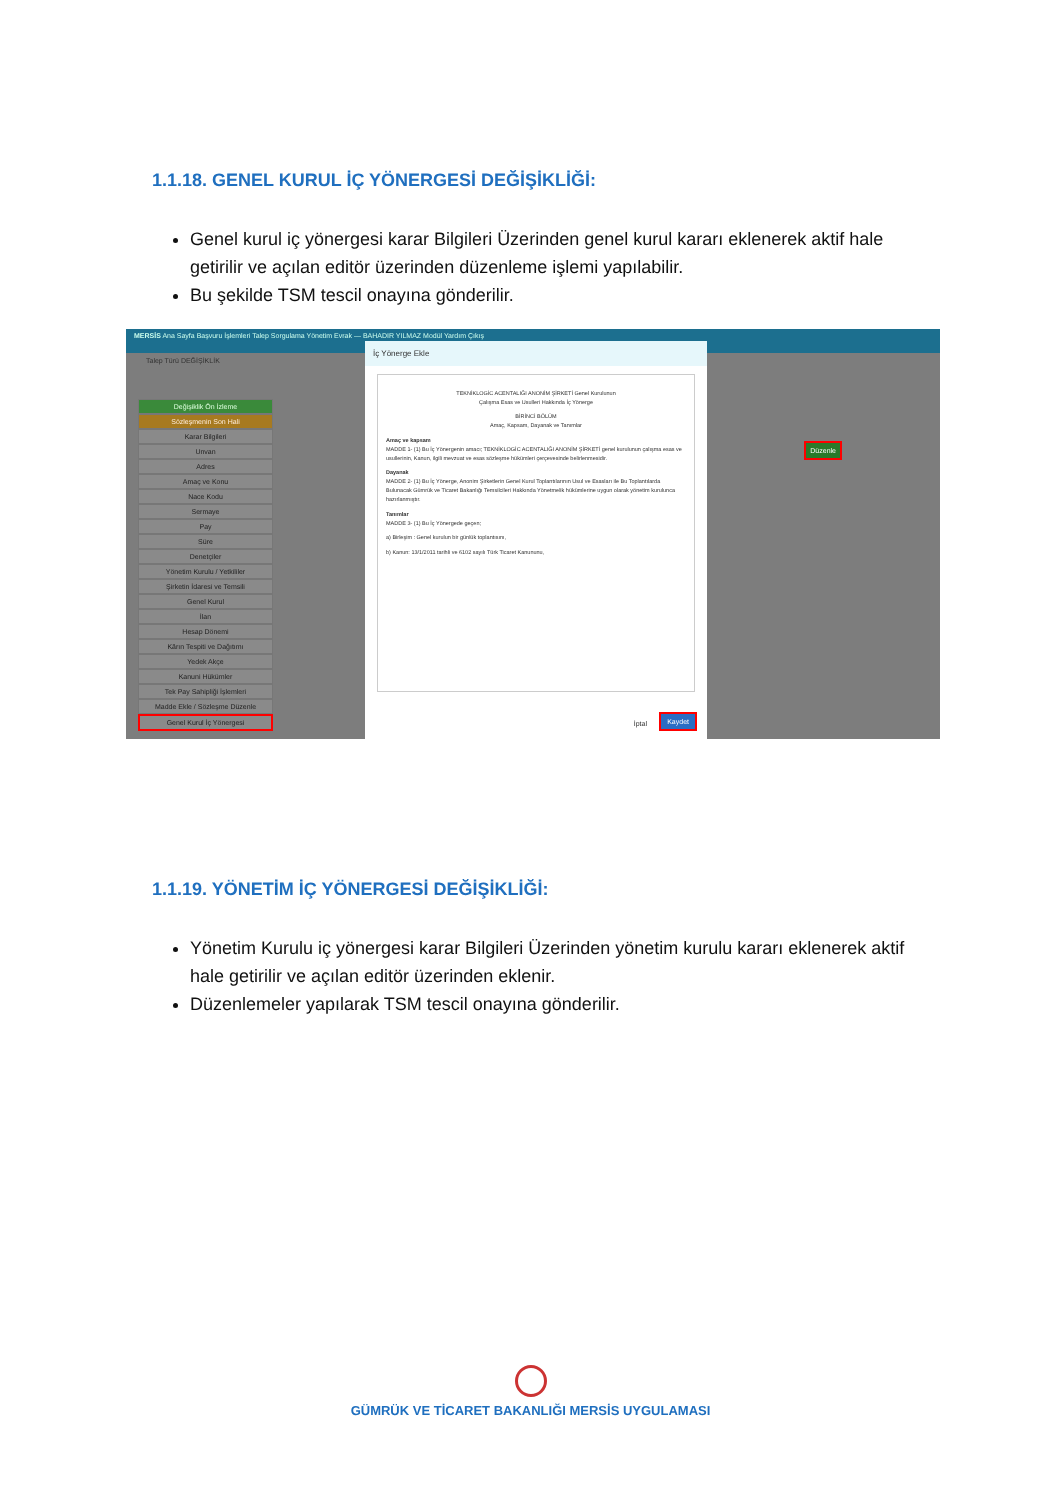1.1.18. GENEL KURUL İÇ YÖNERGESİ DEĞİŞİKLİĞİ:
Genel kurul iç yönergesi karar Bilgileri Üzerinden genel kurul kararı eklenerek aktif hale getirilir ve açılan editör üzerinden düzenleme işlemi yapılabilir.
Bu şekilde TSM tescil onayına gönderilir.
MERSİS Ana Sayfa Başvuru İşlemleri Talep Sorgulama Yönetim Evrak — BAHADIR YILMAZ Modül Yardım Çıkış
Talep Türü DEĞİŞİKLİK
Değişiklik Ön İzleme
Sözleşmenin Son Hali
Karar Bilgileri
Unvan
Adres
Amaç ve Konu
Nace Kodu
Sermaye
Pay
Süre
Denetçiler
Yönetim Kurulu / Yetkililer
Şirketin İdaresi ve Temsili
Genel Kurul
İlan
Hesap Dönemi
Kârın Tespiti ve Dağıtımı
Yedek Akçe
Kanuni Hükümler
Tek Pay Sahipliği İşlemleri
Madde Ekle / Sözleşme Düzenle
Genel Kurul İç Yönergesi
İç Yönerge Ekle
TEKNİKLOGİC ACENTALIĞI ANONİM ŞİRKETİ Genel Kurulunun
Çalışma Esas ve Usulleri Hakkında İç Yönerge
BİRİNCİ BÖLÜM
Amaç, Kapsam, Dayanak ve Tanımlar
Amaç ve kapsam
MADDE 1- (1) Bu İç Yönergenin amacı; TEKNİKLOGİC ACENTALIĞI ANONİM ŞİRKETİ genel kurulunun çalışma esas ve usullerinin, Kanun, ilgili mevzuat ve esas sözleşme hükümleri çerçevesinde belirlenmesidir.
Dayanak
MADDE 2- (1) Bu İç Yönerge, Anonim Şirketlerin Genel Kurul Toplantılarının Usul ve Esasları ile Bu Toplantılarda Bulunacak Gümrük ve Ticaret Bakanlığı Temsilcileri Hakkında Yönetmelik hükümlerine uygun olarak yönetim kurulunca hazırlanmıştır.
Tanımlar
MADDE 3- (1) Bu İç Yönergede geçen;
a) Birleşim : Genel kurulun bir günlük toplantısını,
b) Kanun: 13/1/2011 tarihli ve 6102 sayılı Türk Ticaret Kanununu,
İptal Kaydet
Düzenle
1.1.19. YÖNETİM İÇ YÖNERGESİ DEĞİŞİKLİĞİ:
Yönetim Kurulu iç yönergesi karar Bilgileri Üzerinden yönetim kurulu kararı eklenerek aktif hale getirilir ve açılan editör üzerinden eklenir.
Düzenlemeler yapılarak TSM tescil onayına gönderilir.
GÜMRÜK VE TİCARET BAKANLIĞI MERSİS UYGULAMASI